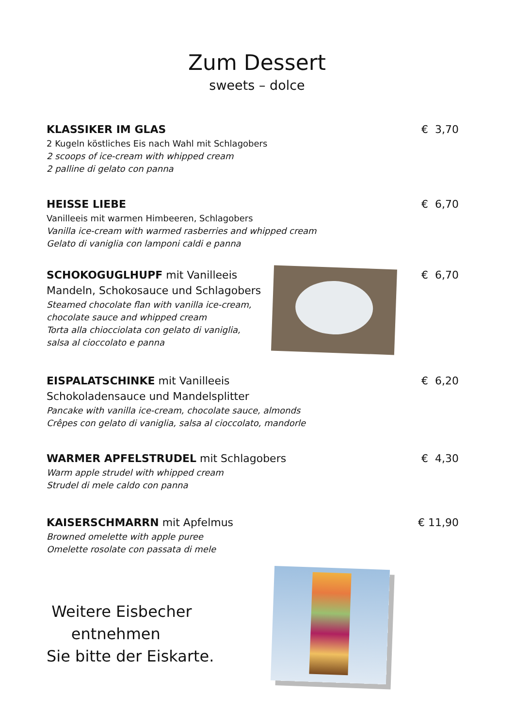Zum Dessert
sweets – dolce
KLASSIKER IM GLAS
2 Kugeln köstliches Eis nach Wahl mit Schlagobers
2 scoops of ice-cream with whipped cream
2 palline di gelato con panna
€ 3,70
HEISSE LIEBE
Vanilleeis mit warmen Himbeeren, Schlagobers
Vanilla ice-cream with warmed rasberries and whipped cream
Gelato di vaniglia con lamponi caldi e panna
€ 6,70
SCHOKOGUGLHUPF mit Vanilleeis
Mandeln, Schokosauce und Schlagobers
Steamed chocolate flan with vanilla ice-cream,
chocolate sauce and whipped cream
Torta alla chiocciolata con gelato di vaniglia,
salsa al cioccolato e panna
€ 6,70
EISPALATSCHINKE mit Vanilleeis
Schokoladensauce und Mandelsplitter
Pancake with vanilla ice-cream, chocolate sauce, almonds
Crêpes con gelato di vaniglia, salsa al cioccolato, mandorle
€ 6,20
WARMER APFELSTRUDEL mit Schlagobers
Warm apple strudel with whipped cream
Strudel di mele caldo con panna
€ 4,30
KAISERSCHMARRN mit Apfelmus
Browned omelette with apple puree
Omelette rosolate con passata di mele
€ 11,90
Weitere Eisbecher
entnehmen
Sie bitte der Eiskarte.